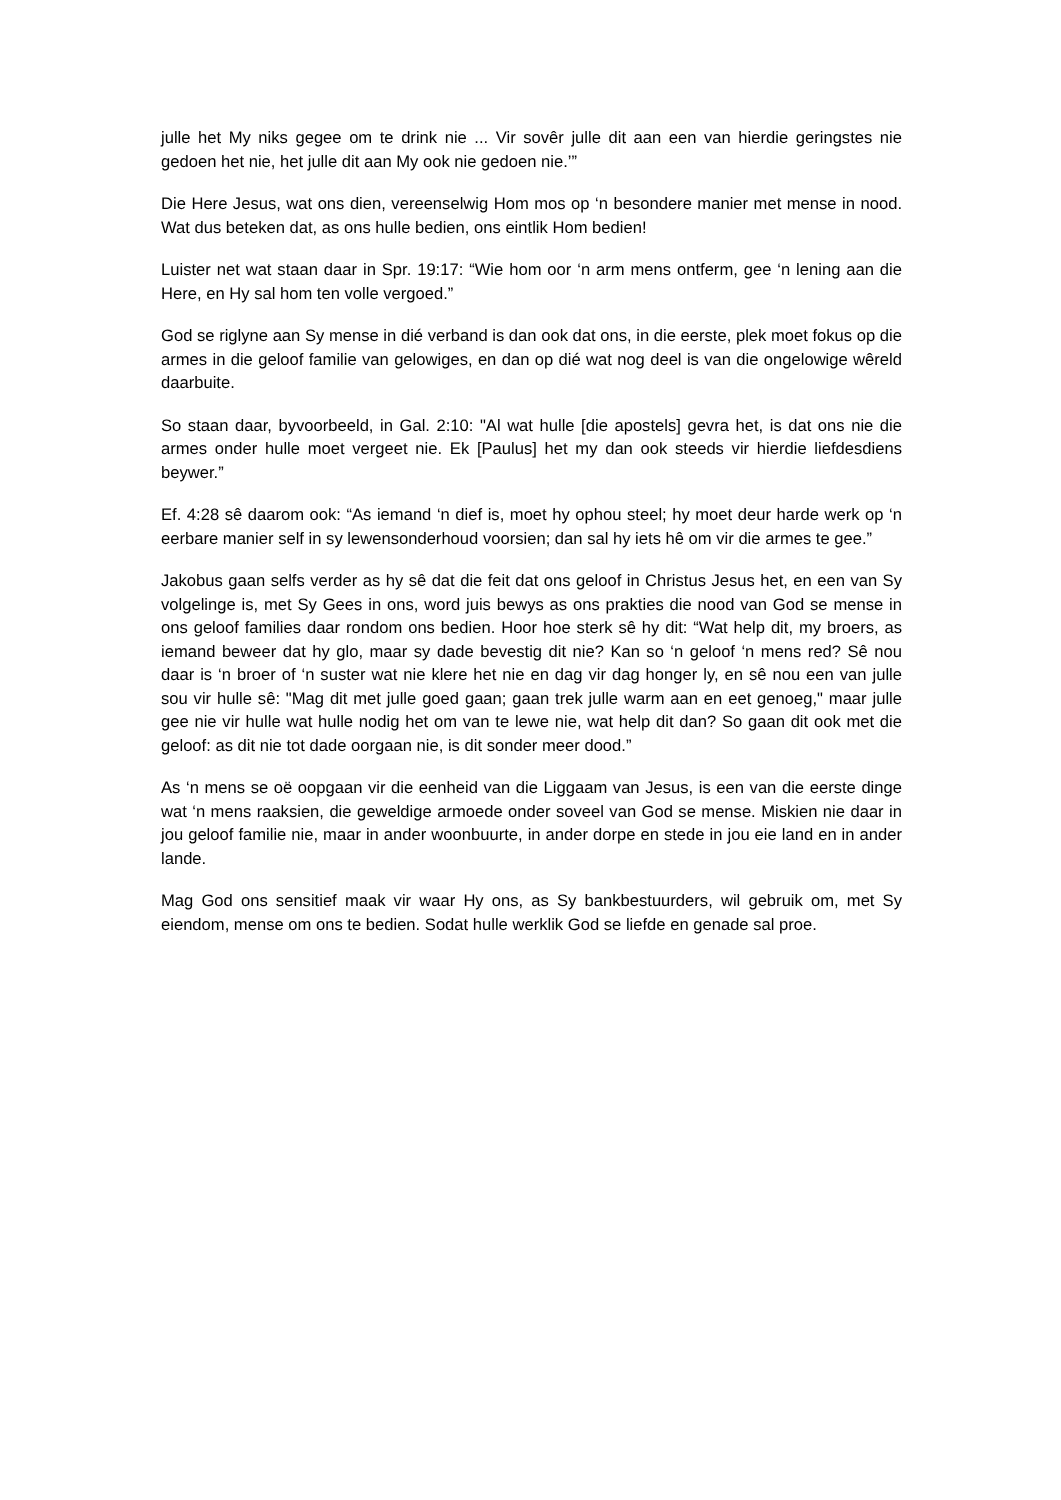julle het My niks gegee om te drink nie ... Vir sovêr julle dit aan een van hierdie geringstes nie gedoen het nie, het julle dit aan My ook nie gedoen nie.’”
Die Here Jesus, wat ons dien, vereenselwig Hom mos op ‘n besondere manier met mense in nood. Wat dus beteken dat, as ons hulle bedien, ons eintlik Hom bedien!
Luister net wat staan daar in Spr. 19:17: “Wie hom oor ‘n arm mens ontferm, gee ‘n lening aan die Here, en Hy sal hom ten volle vergoed.”
God se riglyne aan Sy mense in dié verband is dan ook dat ons, in die eerste, plek moet fokus op die armes in die geloof familie van gelowiges, en dan op dié wat nog deel is van die ongelowige wêreld daarbuite.
So staan daar, byvoorbeeld, in Gal. 2:10: "Al wat hulle [die apostels] gevra het, is dat ons nie die armes onder hulle moet vergeet nie. Ek [Paulus] het my dan ook steeds vir hierdie liefdesdiens beywer.”
Ef. 4:28 sê daarom ook: “As iemand ‘n dief is, moet hy ophou steel; hy moet deur harde werk op ‘n eerbare manier self in sy lewensonderhoud voorsien; dan sal hy iets hê om vir die armes te gee.”
Jakobus gaan selfs verder as hy sê dat die feit dat ons geloof in Christus Jesus het, en een van Sy volgelinge is, met Sy Gees in ons, word juis bewys as ons prakties die nood van God se mense in ons geloof families daar rondom ons bedien. Hoor hoe sterk sê hy dit: “Wat help dit, my broers, as iemand beweer dat hy glo, maar sy dade bevestig dit nie? Kan so ‘n geloof ‘n mens red? Sê nou daar is ‘n broer of ‘n suster wat nie klere het nie en dag vir dag honger ly, en sê nou een van julle sou vir hulle sê: "Mag dit met julle goed gaan; gaan trek julle warm aan en eet genoeg," maar julle gee nie vir hulle wat hulle nodig het om van te lewe nie, wat help dit dan? So gaan dit ook met die geloof: as dit nie tot dade oorgaan nie, is dit sonder meer dood.”
As ‘n mens se oë oopgaan vir die eenheid van die Liggaam van Jesus, is een van die eerste dinge wat ‘n mens raaksien, die geweldige armoede onder soveel van God se mense. Miskien nie daar in jou geloof familie nie, maar in ander woonbuurte, in ander dorpe en stede in jou eie land en in ander lande.
Mag God ons sensitief maak vir waar Hy ons, as Sy bankbestuurders, wil gebruik om, met Sy eiendom, mense om ons te bedien. Sodat hulle werklik God se liefde en genade sal proe.